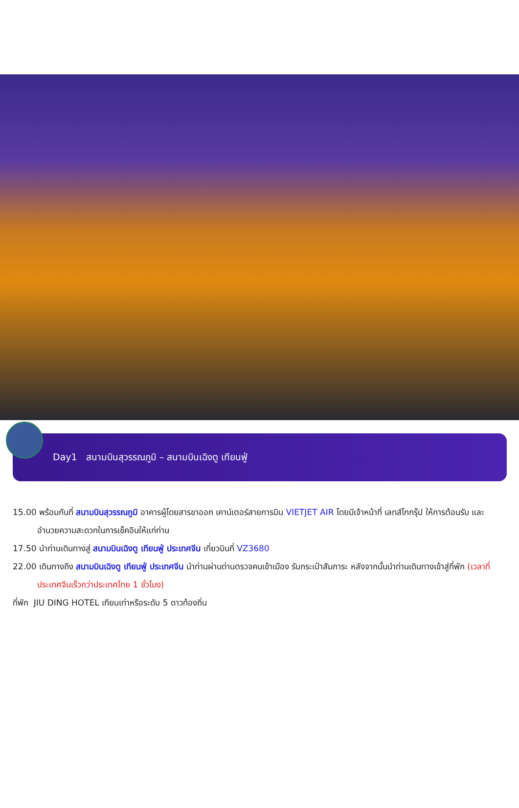Day1 สนามบินสุวรรณภูมิ – สนามบินเฉิงตู เทียนฟู่
15.00 พร้อมกันที่ สนามบินสุวรรณภูมิ อาคารผู้โดยสารขาออก เคาน์เตอร์สายการบิน VIETJET AIR โดยมีเจ้าหน้าที่ เลทส์โกกรุ๊ป ให้การต้อนรับ และ อำนวยความสะดวกในการเช็คอินให้แก่ท่าน
17.50 นำท่านเดินทางสู่ สนามบินเฉิงตู เทียนฟู่ ประเทศจีน เที่ยวบินที่ VZ3680
22.00 เดินทางถึง สนามบินเฉิงตู เทียนฟู่ ประเทศจีน นำท่านผ่านด่านตรวจคนเข้าเมือง รับกระเป๋าสัมภาระ หลังจากนั้นนำท่านเดินทางเข้าสู่ที่พัก (เวลาที่ประเทศจีนเร็วกว่าประเทศไทย 1 ชั่วโมง)
ที่พัก JIU DING HOTEL เทียบเท่าหรือระดับ 5 ดาวท้องถิ่น